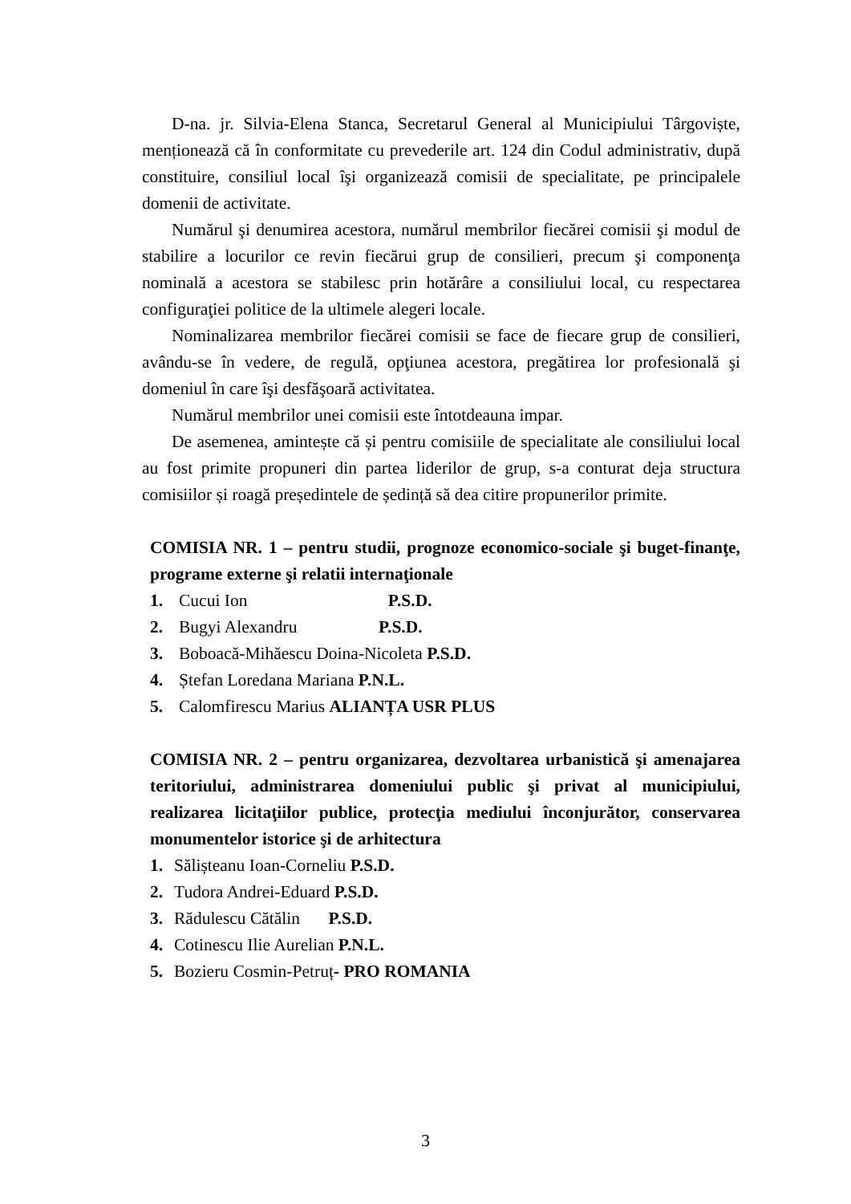D-na. jr. Silvia-Elena Stanca, Secretarul General al Municipiului Târgoviște, menționează că în conformitate cu prevederile art. 124 din Codul administrativ, după constituire, consiliul local îşi organizează comisii de specialitate, pe principalele domenii de activitate.
Numărul şi denumirea acestora, numărul membrilor fiecărei comisii şi modul de stabilire a locurilor ce revin fiecărui grup de consilieri, precum şi componenţa nominală a acestora se stabilesc prin hotărâre a consiliului local, cu respectarea configuraţiei politice de la ultimele alegeri locale.
Nominalizarea membrilor fiecărei comisii se face de fiecare grup de consilieri, avându-se în vedere, de regulă, opţiunea acestora, pregătirea lor profesională şi domeniul în care îşi desfăşoară activitatea.
Numărul membrilor unei comisii este întotdeauna impar.
De asemenea, amintește că și pentru comisiile de specialitate ale consiliului local au fost primite propuneri din partea liderilor de grup, s-a conturat deja structura comisiilor și roagă președintele de ședință să dea citire propunerilor primite.
COMISIA NR. 1 – pentru studii, prognoze economico-sociale şi buget-finanţe, programe externe şi relatii internaţionale
1. Cucui Ion P.S.D.
2. Bugyi Alexandru P.S.D.
3. Boboacă-Mihăescu Doina-Nicoleta P.S.D.
4. Ștefan Loredana Mariana P.N.L.
5. Calomfirescu Marius ALIANȚA USR PLUS
COMISIA NR. 2 – pentru organizarea, dezvoltarea urbanistică şi amenajarea teritoriului, administrarea domeniului public şi privat al municipiului, realizarea licitaţiilor publice, protecţia mediului înconjurător, conservarea monumentelor istorice şi de arhitectura
1. Sălișteanu Ioan-Corneliu P.S.D.
2. Tudora Andrei-Eduard P.S.D.
3. Rădulescu Cătălin P.S.D.
4. Cotinescu Ilie Aurelian P.N.L.
5. Bozieru Cosmin-Petruț- PRO ROMANIA
3